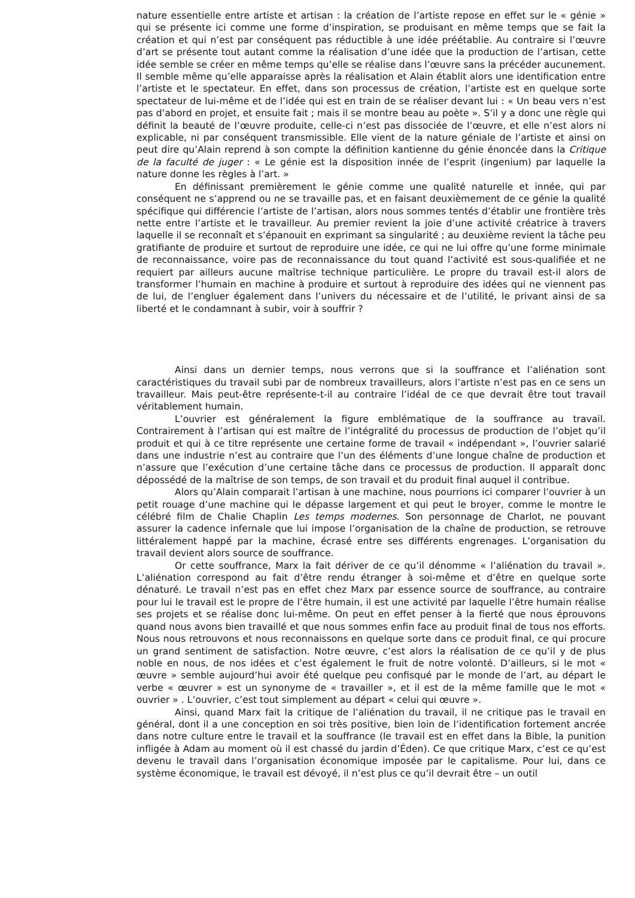nature essentielle entre artiste et artisan : la création de l’artiste repose en effet sur le « génie » qui se présente ici comme une forme d’inspiration, se produisant en même temps que se fait la création et qui n’est par conséquent pas réductible à une idée préétablie. Au contraire si l’œuvre d’art se présente tout autant comme la réalisation d’une idée que la production de l’artisan, cette idée semble se créer en même temps qu’elle se réalise dans l’œuvre sans la précéder aucunement. Il semble même qu’elle apparaisse après la réalisation et Alain établit alors une identification entre l’artiste et le spectateur. En effet, dans son processus de création, l’artiste est en quelque sorte spectateur de lui-même et de l’idée qui est en train de se réaliser devant lui : « Un beau vers n’est pas d’abord en projet, et ensuite fait ; mais il se montre beau au poète ». S’il y a donc une règle qui définit la beauté de l’œuvre produite, celle-ci n’est pas dissociée de l’œuvre, et elle n’est alors ni explicable, ni par conséquent transmissible. Elle vient de la nature géniale de l’artiste et ainsi on peut dire qu’Alain reprend à son compte la définition kantienne du génie énoncée dans la Critique de la faculté de juger : « Le génie est la disposition innée de l’esprit (ingenium) par laquelle la nature donne les règles à l’art. »
En définissant premièrement le génie comme une qualité naturelle et innée, qui par conséquent ne s’apprend ou ne se travaille pas, et en faisant deuxièmement de ce génie la qualité spécifique qui différencie l’artiste de l’artisan, alors nous sommes tentés d’établir une frontière très nette entre l’artiste et le travailleur. Au premier revient la joie d’une activité créatrice à travers laquelle il se reconnaît et s’épanouit en exprimant sa singularité ; au deuxième revient la tâche peu gratifiante de produire et surtout de reproduire une idée, ce qui ne lui offre qu’une forme minimale de reconnaissance, voire pas de reconnaissance du tout quand l’activité est sous-qualifiée et ne requiert par ailleurs aucune maîtrise technique particulière. Le propre du travail est-il alors de transformer l’humain en machine à produire et surtout à reproduire des idées qui ne viennent pas de lui, de l’engluer également dans l’univers du nécessaire et de l’utilité, le privant ainsi de sa liberté et le condamnant à subir, voir à souffrir ?
Ainsi dans un dernier temps, nous verrons que si la souffrance et l’aliénation sont caractéristiques du travail subi par de nombreux travailleurs, alors l’artiste n’est pas en ce sens un travailleur. Mais peut-être représente-t-il au contraire l’idéal de ce que devrait être tout travail véritablement humain.
L’ouvrier est généralement la figure emblématique de la souffrance au travail. Contrairement à l’artisan qui est maître de l’intégralité du processus de production de l’objet qu’il produit et qui à ce titre représente une certaine forme de travail « indépendant », l’ouvrier salarié dans une industrie n’est au contraire que l’un des éléments d’une longue chaîne de production et n’assure que l’exécution d’une certaine tâche dans ce processus de production. Il apparaît donc dépossédé de la maîtrise de son temps, de son travail et du produit final auquel il contribue.
Alors qu’Alain comparait l’artisan à une machine, nous pourrions ici comparer l’ouvrier à un petit rouage d’une machine qui le dépasse largement et qui peut le broyer, comme le montre le célébré film de Chalie Chaplin Les temps modernes. Son personnage de Charlot, ne pouvant assurer la cadence infernale que lui impose l’organisation de la chaîne de production, se retrouve littéralement happé par la machine, écrasé entre ses différents engrenages. L’organisation du travail devient alors source de souffrance.
Or cette souffrance, Marx la fait dériver de ce qu’il dénomme « l’aliénation du travail ». L’aliénation correspond au fait d’être rendu étranger à soi-même et d’être en quelque sorte dénaturé. Le travail n’est pas en effet chez Marx par essence source de souffrance, au contraire pour lui le travail est le propre de l’être humain, il est une activité par laquelle l’être humain réalise ses projets et se réalise donc lui-même. On peut en effet penser à la fierté que nous éprouvons quand nous avons bien travaillé et que nous sommes enfin face au produit final de tous nos efforts. Nous nous retrouvons et nous reconnaissons en quelque sorte dans ce produit final, ce qui procure un grand sentiment de satisfaction. Notre œuvre, c’est alors la réalisation de ce qu’il y de plus noble en nous, de nos idées et c’est également le fruit de notre volonté. D’ailleurs, si le mot « œuvre » semble aujourd’hui avoir été quelque peu confisqué par le monde de l’art, au départ le verbe « œuvrer » est un synonyme de « travailler », et il est de la même famille que le mot « ouvrier » . L’ouvrier, c’est tout simplement au départ « celui qui œuvre ».
Ainsi, quand Marx fait la critique de l’aliénation du travail, il ne critique pas le travail en général, dont il a une conception en soi très positive, bien loin de l’identification fortement ancrée dans notre culture entre le travail et la souffrance (le travail est en effet dans la Bible, la punition infligée à Adam au moment où il est chassé du jardin d’Éden). Ce que critique Marx, c’est ce qu’est devenu le travail dans l’organisation économique imposée par le capitalisme. Pour lui, dans ce système économique, le travail est dévoyé, il n’est plus ce qu’il devrait être – un outil